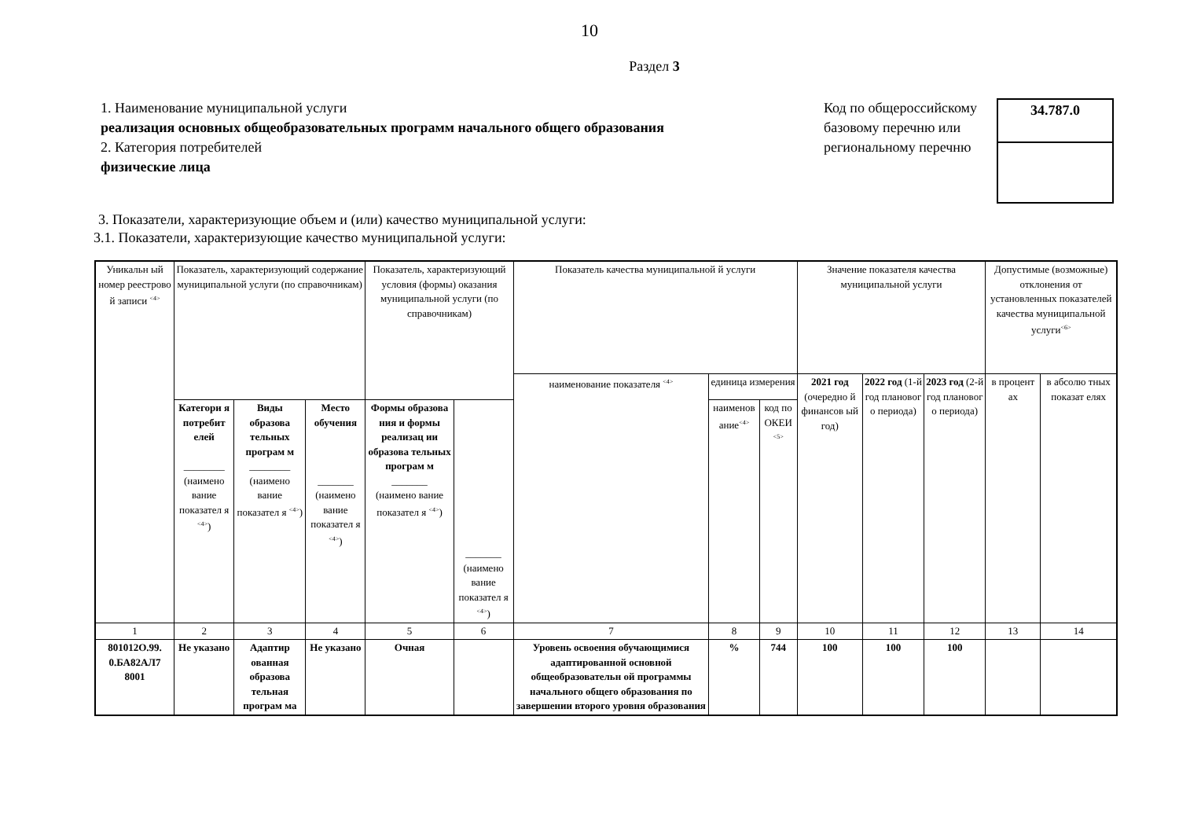10
Раздел 3
1. Наименование муниципальной услуги
реализация основных общеобразовательных программ начального общего образования
2. Категория потребителей
физические лица
Код по общероссийскому базовому перечню или региональному перечню
34.787.0
3. Показатели, характеризующие объем и (или) качество муниципальной услуги:
3.1. Показатели, характеризующие качество муниципальной услуги:
| Уникальн ый номер реестрово й записи <sup><4></sup> | Показатель, характеризующий содержание муниципальной услуги (по справочникам) | | | Показатель, характеризующий условия (формы) оказания муниципальной услуги (по справочникам) | | Показатель качества муниципальной й услуги | | | Значение показателя качества муниципальной услуги | | | Допустимые (возможные) отклонения от установленных показателей качества муниципальной услуги<sup><6></sup> | |
| --- | --- | --- | --- | --- | --- | --- | --- | --- | --- | --- | --- | --- | --- |
| | | | | | | наименование показателя <sup><4></sup> | единица измерения | | 2021 год (очередно й финансов ый год) | 2022 год (1-й год плановог о периода) | 2023 год (2-й год плановог о периода) | в процент ах | в абсолю тных показат елях |
| | Категори я потребит елей ________ (наимено вание показател я <sup><4></sup>) | Виды образова тельных програм м ________ (наимено вание показател я <sup><4></sup>) | Место обучения _______ (наимено вание показател я <sup><4></sup>) | Формы образова ния и формы реализац ии образова тельных програм м _______ (наимено вание показател я <sup><4></sup>) | _______ (наимено вание показател я <sup><4></sup>) | | наименов ание<sup><4></sup> | код по ОКЕИ <sup><5></sup> | | | | | |
| 1 | 2 | 3 | 4 | 5 | 6 | 7 | 8 | 9 | 10 | 11 | 12 | 13 | 14 |
| 801012О.99. 0.БА82АЛ7 8001 | Не указано | Адаптир ованная образова тельная програм ма | Не указано | Очная | | Уровень освоения обучающимися адаптированной основной общеобразовательн ой программы начального общего образования по завершении второго уровня образования | % | 744 | 100 | 100 | 100 | | |